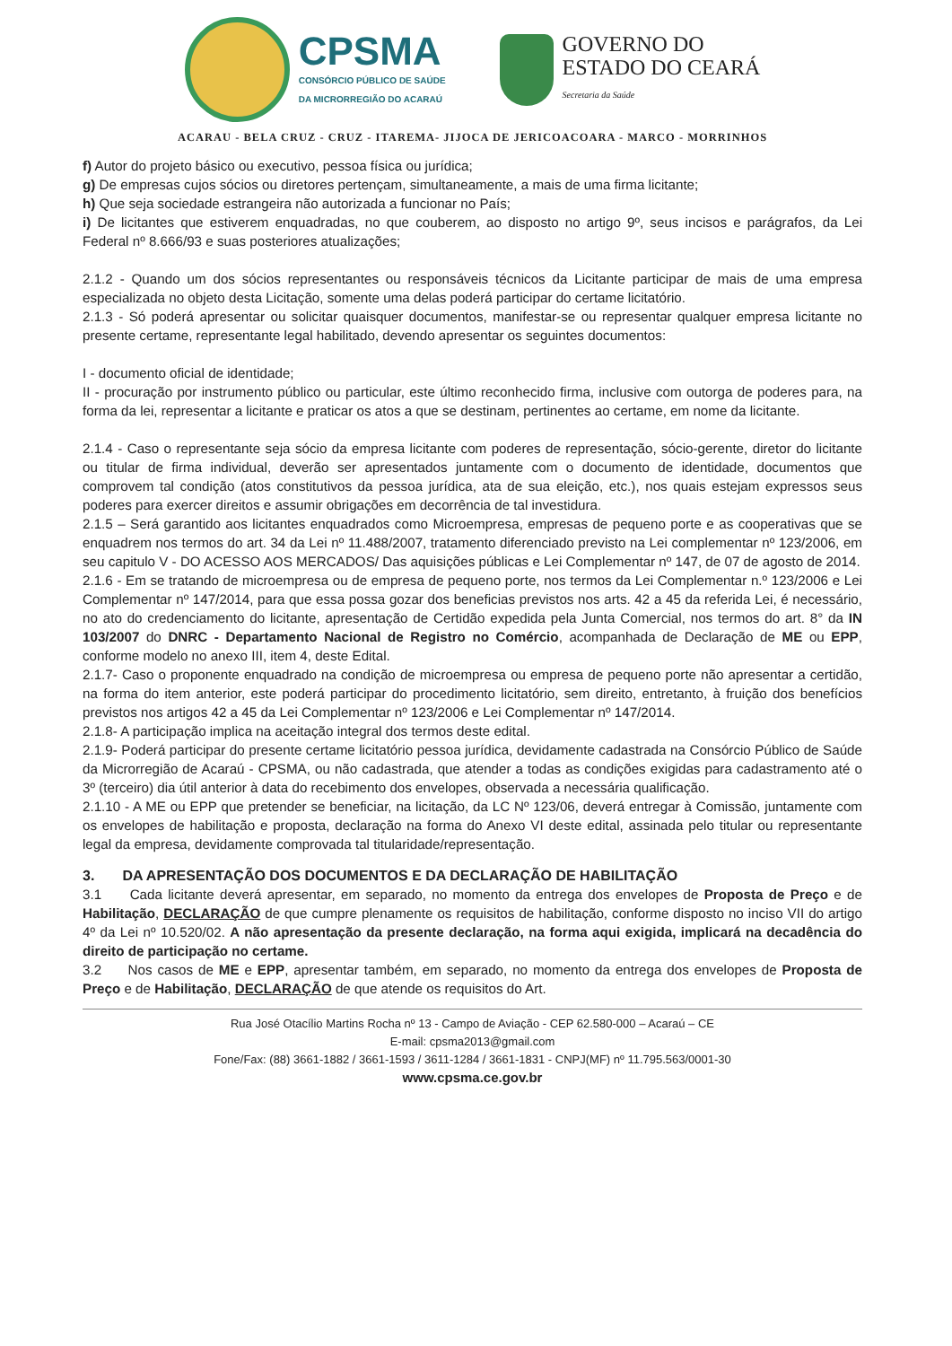CPSMA
CONSÓRCIO PÚBLICO DE SAÚDE
DA MICRORREGIÃO DO ACARAÚ
GOVERNO DO
ESTADO DO CEARÁ
Secretaria da Saúde
ACARAU - BELA CRUZ - CRUZ - ITAREMA- JIJOCA DE JERICOACOARA - MARCO - MORRINHOS
f) Autor do projeto básico ou executivo, pessoa física ou jurídica;
g) De empresas cujos sócios ou diretores pertençam, simultaneamente, a mais de uma firma licitante;
h) Que seja sociedade estrangeira não autorizada a funcionar no País;
i) De licitantes que estiverem enquadradas, no que couberem, ao disposto no artigo 9º, seus incisos e parágrafos, da Lei Federal nº 8.666/93 e suas posteriores atualizações;
2.1.2 - Quando um dos sócios representantes ou responsáveis técnicos da Licitante participar de mais de uma empresa especializada no objeto desta Licitação, somente uma delas poderá participar do certame licitatório.
2.1.3 - Só poderá apresentar ou solicitar quaisquer documentos, manifestar-se ou representar qualquer empresa licitante no presente certame, representante legal habilitado, devendo apresentar os seguintes documentos:
I - documento oficial de identidade;
II - procuração por instrumento público ou particular, este último reconhecido firma, inclusive com outorga de poderes para, na forma da lei, representar a licitante e praticar os atos a que se destinam, pertinentes ao certame, em nome da licitante.
2.1.4 - Caso o representante seja sócio da empresa licitante com poderes de representação, sócio-gerente, diretor do licitante ou titular de firma individual, deverão ser apresentados juntamente com o documento de identidade, documentos que comprovem tal condição (atos constitutivos da pessoa jurídica, ata de sua eleição, etc.), nos quais estejam expressos seus poderes para exercer direitos e assumir obrigações em decorrência de tal investidura.
2.1.5 – Será garantido aos licitantes enquadrados como Microempresa, empresas de pequeno porte e as cooperativas que se enquadrem nos termos do art. 34 da Lei nº 11.488/2007, tratamento diferenciado previsto na Lei complementar nº 123/2006, em seu capitulo V - DO ACESSO AOS MERCADOS/ Das aquisições públicas e Lei Complementar nº 147, de 07 de agosto de 2014.
2.1.6 - Em se tratando de microempresa ou de empresa de pequeno porte, nos termos da Lei Complementar n.º 123/2006 e Lei Complementar nº 147/2014, para que essa possa gozar dos beneficias previstos nos arts. 42 a 45 da referida Lei, é necessário, no ato do credenciamento do licitante, apresentação de Certidão expedida pela Junta Comercial, nos termos do art. 8° da IN 103/2007 do DNRC - Departamento Nacional de Registro no Comércio, acompanhada de Declaração de ME ou EPP, conforme modelo no anexo III, item 4, deste Edital.
2.1.7- Caso o proponente enquadrado na condição de microempresa ou empresa de pequeno porte não apresentar a certidão, na forma do item anterior, este poderá participar do procedimento licitatório, sem direito, entretanto, à fruição dos benefícios previstos nos artigos 42 a 45 da Lei Complementar nº 123/2006 e Lei Complementar nº 147/2014.
2.1.8- A participação implica na aceitação integral dos termos deste edital.
2.1.9- Poderá participar do presente certame licitatório pessoa jurídica, devidamente cadastrada na Consórcio Público de Saúde da Microrregião de Acaraú - CPSMA, ou não cadastrada, que atender a todas as condições exigidas para cadastramento até o 3º (terceiro) dia útil anterior à data do recebimento dos envelopes, observada a necessária qualificação.
2.1.10 - A ME ou EPP que pretender se beneficiar, na licitação, da LC Nº 123/06, deverá entregar à Comissão, juntamente com os envelopes de habilitação e proposta, declaração na forma do Anexo VI deste edital, assinada pelo titular ou representante legal da empresa, devidamente comprovada tal titularidade/representação.
3. DA APRESENTAÇÃO DOS DOCUMENTOS E DA DECLARAÇÃO DE HABILITAÇÃO
3.1 Cada licitante deverá apresentar, em separado, no momento da entrega dos envelopes de Proposta de Preço e de Habilitação, DECLARAÇÃO de que cumpre plenamente os requisitos de habilitação, conforme disposto no inciso VII do artigo 4º da Lei nº 10.520/02. A não apresentação da presente declaração, na forma aqui exigida, implicará na decadência do direito de participação no certame.
3.2 Nos casos de ME e EPP, apresentar também, em separado, no momento da entrega dos envelopes de Proposta de Preço e de Habilitação, DECLARAÇÃO de que atende os requisitos do Art.
Rua José Otacílio Martins Rocha nº 13 - Campo de Aviação - CEP 62.580-000 – Acaraú – CE
E-mail: cpsma2013@gmail.com
Fone/Fax: (88) 3661-1882 / 3661-1593 / 3611-1284 / 3661-1831 - CNPJ(MF) nº 11.795.563/0001-30
www.cpsma.ce.gov.br